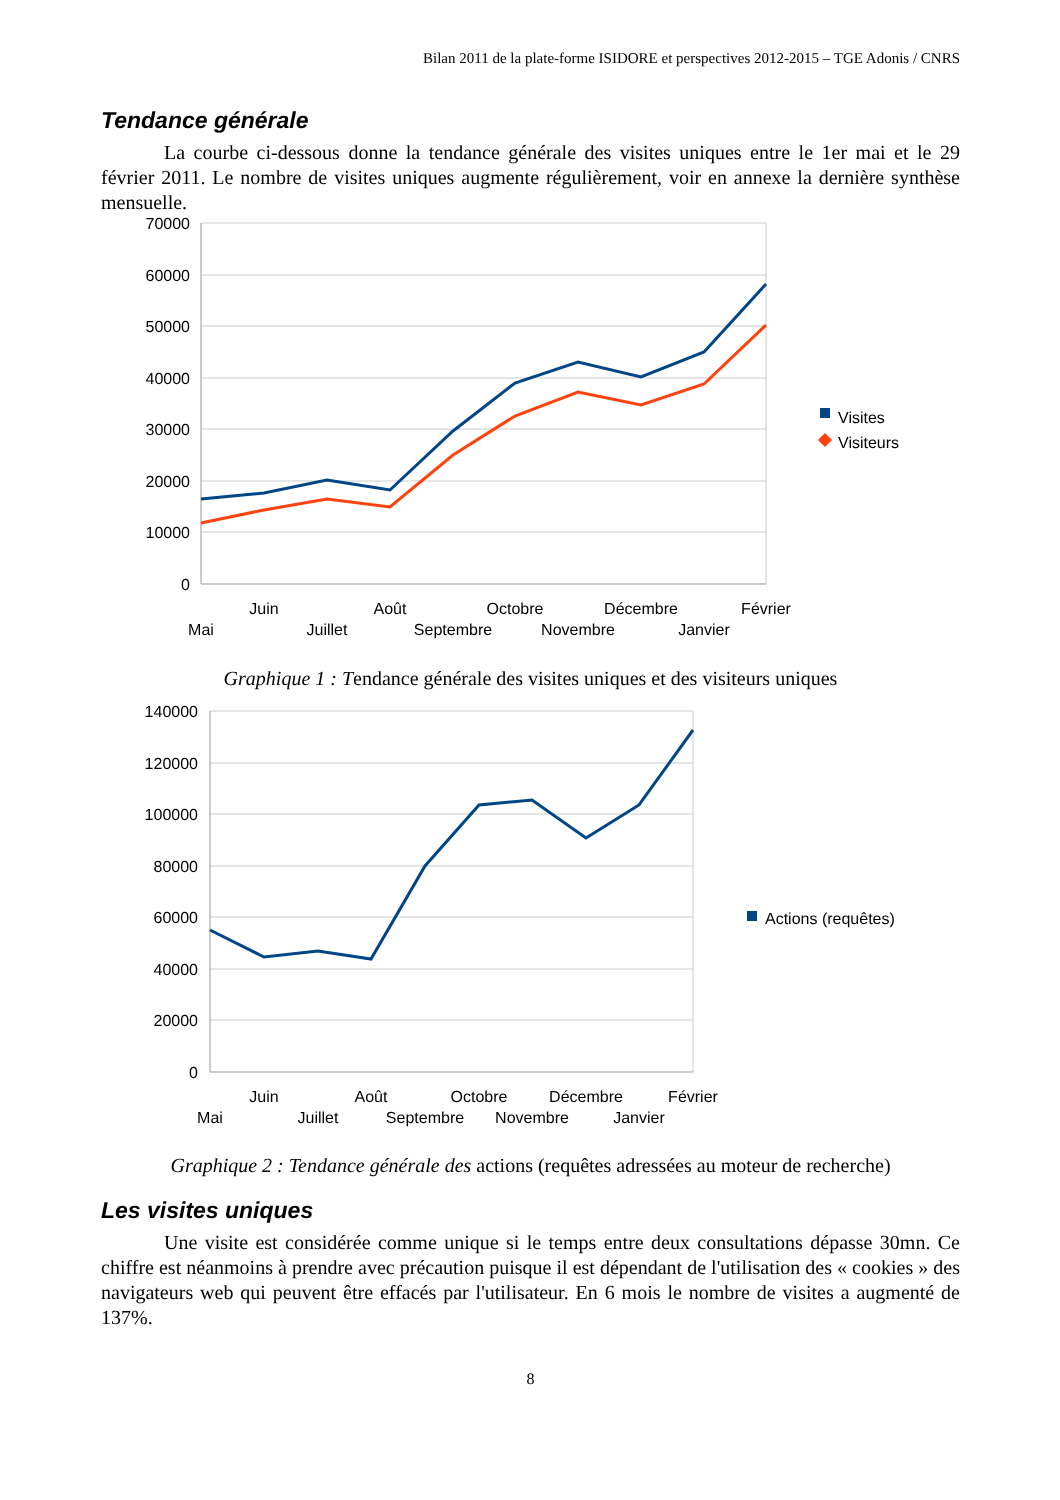Bilan 2011 de la plate-forme ISIDORE et perspectives 2012-2015 – TGE Adonis / CNRS
Tendance générale
La courbe ci-dessous donne la tendance générale des visites uniques entre le 1er mai et le 29 février 2011. Le nombre de visites uniques augmente régulièrement, voir en annexe la dernière synthèse mensuelle.
70000
60000
50000
40000
30000
20000
10000
0
Juin
Août
Octobre
Décembre
Février
Mai
Juillet
Septembre
Novembre
Janvier
Visites
Visiteurs
Graphique 1 : Tendance générale des visites uniques et des visiteurs uniques
140000
120000
100000
80000
60000
40000
20000
0
Juin
Août
Octobre
Décembre
Février
Mai
Juillet
Septembre
Novembre
Janvier
Actions (requêtes)
Graphique 2 : Tendance générale des actions (requêtes adressées au moteur de recherche)
Les visites uniques
Une visite est considérée comme unique si le temps entre deux consultations dépasse 30mn. Ce chiffre est néanmoins à prendre avec précaution puisque il est dépendant de l'utilisation des « cookies » des navigateurs web qui peuvent être effacés par l'utilisateur. En 6 mois le nombre de visites a augmenté de 137%.
8